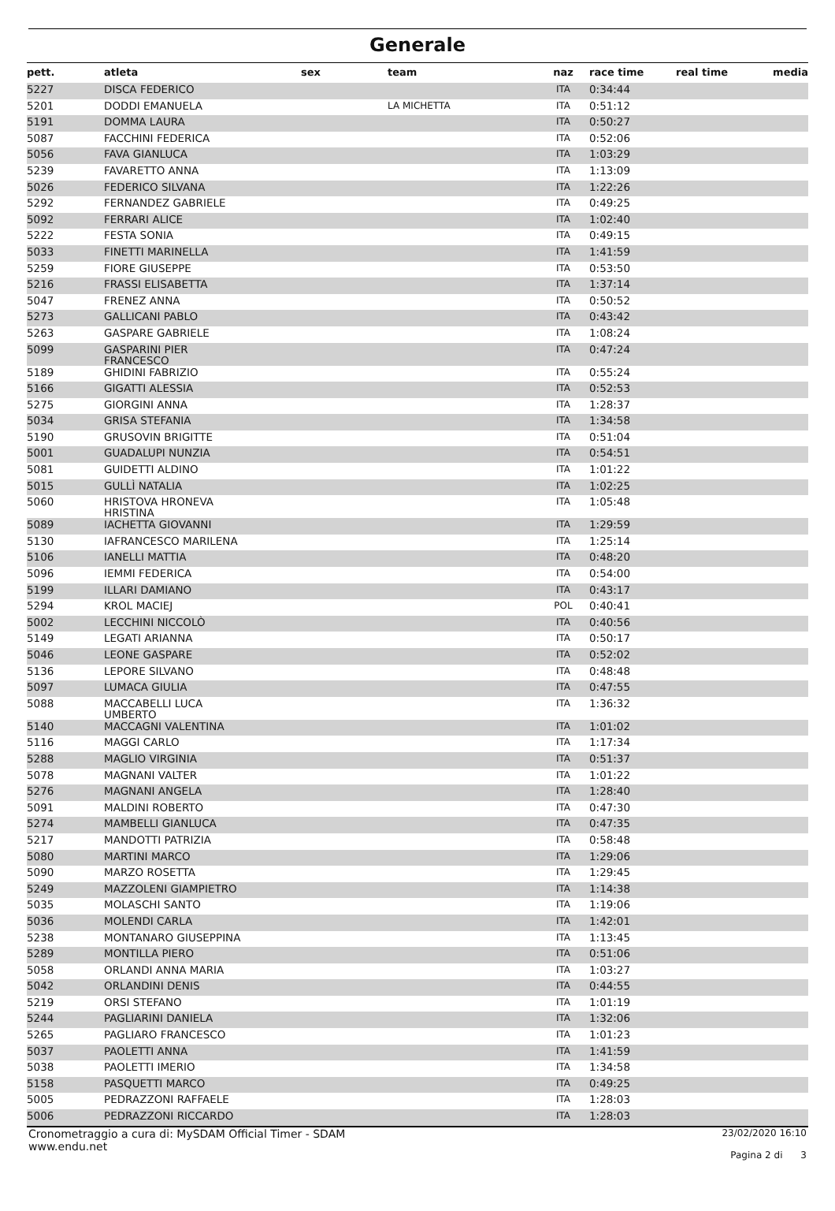Generale
| pett. | atleta | sex | team | naz | race time | real time | media |
| --- | --- | --- | --- | --- | --- | --- | --- |
| 5227 | DISCA FEDERICO | | | ITA | 0:34:44 | | |
| 5201 | DODDI EMANUELA | | LA MICHETTA | ITA | 0:51:12 | | |
| 5191 | DOMMA LAURA | | | ITA | 0:50:27 | | |
| 5087 | FACCHINI FEDERICA | | | ITA | 0:52:06 | | |
| 5056 | FAVA GIANLUCA | | | ITA | 1:03:29 | | |
| 5239 | FAVARETTO ANNA | | | ITA | 1:13:09 | | |
| 5026 | FEDERICO SILVANA | | | ITA | 1:22:26 | | |
| 5292 | FERNANDEZ GABRIELE | | | ITA | 0:49:25 | | |
| 5092 | FERRARI ALICE | | | ITA | 1:02:40 | | |
| 5222 | FESTA SONIA | | | ITA | 0:49:15 | | |
| 5033 | FINETTI MARINELLA | | | ITA | 1:41:59 | | |
| 5259 | FIORE GIUSEPPE | | | ITA | 0:53:50 | | |
| 5216 | FRASSI ELISABETTA | | | ITA | 1:37:14 | | |
| 5047 | FRENEZ ANNA | | | ITA | 0:50:52 | | |
| 5273 | GALLICANI PABLO | | | ITA | 0:43:42 | | |
| 5263 | GASPARE GABRIELE | | | ITA | 1:08:24 | | |
| 5099 | GASPARINI PIER FRANCESCO | | | ITA | 0:47:24 | | |
| 5189 | GHIDINI FABRIZIO | | | ITA | 0:55:24 | | |
| 5166 | GIGATTI ALESSIA | | | ITA | 0:52:53 | | |
| 5275 | GIORGINI ANNA | | | ITA | 1:28:37 | | |
| 5034 | GRISA STEFANIA | | | ITA | 1:34:58 | | |
| 5190 | GRUSOVIN BRIGITTE | | | ITA | 0:51:04 | | |
| 5001 | GUADALUPI NUNZIA | | | ITA | 0:54:51 | | |
| 5081 | GUIDETTI ALDINO | | | ITA | 1:01:22 | | |
| 5015 | GULLÌ NATALIA | | | ITA | 1:02:25 | | |
| 5060 | HRISTOVA HRONEVA HRISTINA | | | ITA | 1:05:48 | | |
| 5089 | IACHETTA GIOVANNI | | | ITA | 1:29:59 | | |
| 5130 | IAFRANCESCO MARILENA | | | ITA | 1:25:14 | | |
| 5106 | IANELLI MATTIA | | | ITA | 0:48:20 | | |
| 5096 | IEMMI FEDERICA | | | ITA | 0:54:00 | | |
| 5199 | ILLARI DAMIANO | | | ITA | 0:43:17 | | |
| 5294 | KROL MACIEJ | | | POL | 0:40:41 | | |
| 5002 | LECCHINI NICCOLÒ | | | ITA | 0:40:56 | | |
| 5149 | LEGATI ARIANNA | | | ITA | 0:50:17 | | |
| 5046 | LEONE GASPARE | | | ITA | 0:52:02 | | |
| 5136 | LEPORE SILVANO | | | ITA | 0:48:48 | | |
| 5097 | LUMACA GIULIA | | | ITA | 0:47:55 | | |
| 5088 | MACCABELLI LUCA UMBERTO | | | ITA | 1:36:32 | | |
| 5140 | MACCAGNI VALENTINA | | | ITA | 1:01:02 | | |
| 5116 | MAGGI CARLO | | | ITA | 1:17:34 | | |
| 5288 | MAGLIO VIRGINIA | | | ITA | 0:51:37 | | |
| 5078 | MAGNANI VALTER | | | ITA | 1:01:22 | | |
| 5276 | MAGNANI ANGELA | | | ITA | 1:28:40 | | |
| 5091 | MALDINI ROBERTO | | | ITA | 0:47:30 | | |
| 5274 | MAMBELLI GIANLUCA | | | ITA | 0:47:35 | | |
| 5217 | MANDOTTI PATRIZIA | | | ITA | 0:58:48 | | |
| 5080 | MARTINI MARCO | | | ITA | 1:29:06 | | |
| 5090 | MARZO ROSETTA | | | ITA | 1:29:45 | | |
| 5249 | MAZZOLENI GIAMPIETRO | | | ITA | 1:14:38 | | |
| 5035 | MOLASCHI SANTO | | | ITA | 1:19:06 | | |
| 5036 | MOLENDI CARLA | | | ITA | 1:42:01 | | |
| 5238 | MONTANARO GIUSEPPINA | | | ITA | 1:13:45 | | |
| 5289 | MONTILLA PIERO | | | ITA | 0:51:06 | | |
| 5058 | ORLANDI ANNA MARIA | | | ITA | 1:03:27 | | |
| 5042 | ORLANDINI DENIS | | | ITA | 0:44:55 | | |
| 5219 | ORSI STEFANO | | | ITA | 1:01:19 | | |
| 5244 | PAGLIARINI DANIELA | | | ITA | 1:32:06 | | |
| 5265 | PAGLIARO FRANCESCO | | | ITA | 1:01:23 | | |
| 5037 | PAOLETTI ANNA | | | ITA | 1:41:59 | | |
| 5038 | PAOLETTI IMERIO | | | ITA | 1:34:58 | | |
| 5158 | PASQUETTI MARCO | | | ITA | 0:49:25 | | |
| 5005 | PEDRAZZONI RAFFAELE | | | ITA | 1:28:03 | | |
| 5006 | PEDRAZZONI RICCARDO | | | ITA | 1:28:03 | | |
Cronometraggio a cura di: MySDAM Official Timer - SDAM
www.endu.net
23/02/2020 16:10
Pagina 2 di 3